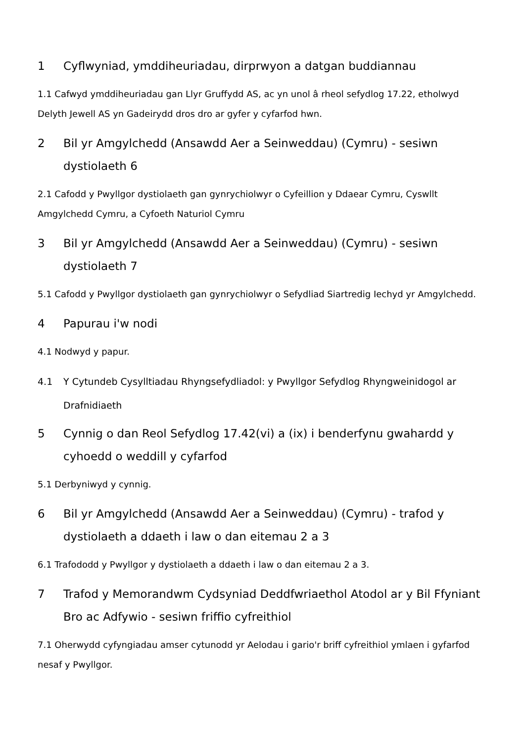1 Cyflwyniad, ymddiheuriadau, dirprwyon a datgan buddiannau
1.1 Cafwyd ymddiheuriadau gan Llyr Gruffydd AS, ac yn unol â rheol sefydlog 17.22, etholwyd Delyth Jewell AS yn Gadeirydd dros dro ar gyfer y cyfarfod hwn.
2 Bil yr Amgylchedd (Ansawdd Aer a Seinweddau) (Cymru) - sesiwn dystiolaeth 6
2.1 Cafodd y Pwyllgor dystiolaeth gan gynrychiolwyr o Cyfeillion y Ddaear Cymru, Cyswllt Amgylchedd Cymru, a Cyfoeth Naturiol Cymru
3 Bil yr Amgylchedd (Ansawdd Aer a Seinweddau) (Cymru) - sesiwn dystiolaeth 7
5.1 Cafodd y Pwyllgor dystiolaeth gan gynrychiolwyr o Sefydliad Siartredig Iechyd yr Amgylchedd.
4 Papurau i'w nodi
4.1 Nodwyd y papur.
4.1 Y Cytundeb Cysylltiadau Rhyngsefydliadol: y Pwyllgor Sefydlog Rhyngweinidogol ar Drafnidiaeth
5 Cynnig o dan Reol Sefydlog 17.42(vi) a (ix) i benderfynu gwahardd y cyhoedd o weddill y cyfarfod
5.1 Derbyniwyd y cynnig.
6 Bil yr Amgylchedd (Ansawdd Aer a Seinweddau) (Cymru) - trafod y dystiolaeth a ddaeth i law o dan eitemau 2 a 3
6.1 Trafododd y Pwyllgor y dystiolaeth a ddaeth i law o dan eitemau 2 a 3.
7 Trafod y Memorandwm Cydsyniad Deddfwriaethol Atodol ar y Bil Ffyniant Bro ac Adfywio - sesiwn friffio cyfreithiol
7.1 Oherwydd cyfyngiadau amser cytunodd yr Aelodau i gario'r briff cyfreithiol ymlaen i gyfarfod nesaf y Pwyllgor.